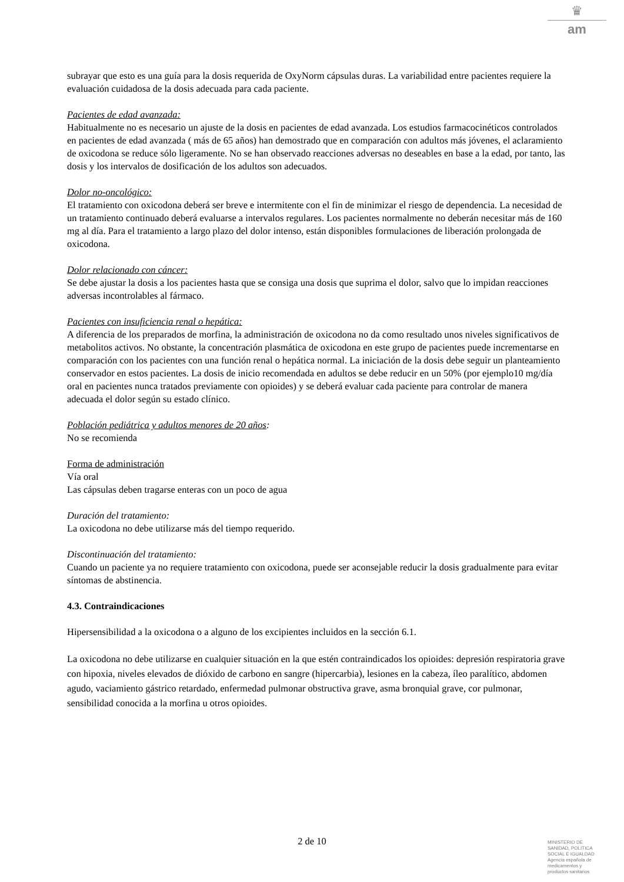♛
am
subrayar que esto es una guía para la dosis requerida de OxyNorm cápsulas duras. La variabilidad entre pacientes requiere la evaluación cuidadosa de la dosis adecuada para cada paciente.
Pacientes de edad avanzada:
Habitualmente no es necesario un ajuste de la dosis en pacientes de edad avanzada. Los estudios farmacocinéticos controlados en pacientes de edad avanzada ( más de 65 años) han demostrado que en comparación con adultos más jóvenes, el aclaramiento de oxicodona se reduce sólo ligeramente. No se han observado reacciones adversas no deseables en base a la edad, por tanto, las dosis y los intervalos de dosificación de los adultos son adecuados.
Dolor no-oncológico:
El tratamiento con oxicodona deberá ser breve e intermitente con el fin de minimizar el riesgo de dependencia. La necesidad de un tratamiento continuado deberá evaluarse a intervalos regulares. Los pacientes normalmente no deberán necesitar más de 160 mg al día. Para el tratamiento a largo plazo del dolor intenso, están disponibles formulaciones de liberación prolongada de oxicodona.
Dolor relacionado con cáncer:
Se debe ajustar la dosis a los pacientes hasta que se consiga una dosis que suprima el dolor, salvo que lo impidan reacciones adversas incontrolables al fármaco.
Pacientes con insuficiencia renal o hepática:
A diferencia de los preparados de morfina, la administración de oxicodona no da como resultado unos niveles significativos de metabolitos activos. No obstante, la concentración plasmática de oxicodona en este grupo de pacientes puede incrementarse en comparación con los pacientes con una función renal o hepática normal. La iniciación de la dosis debe seguir un planteamiento conservador en estos pacientes. La dosis de inicio recomendada en adultos se debe reducir en un 50% (por ejemplo10 mg/día oral en pacientes nunca tratados previamente con opioides) y se deberá evaluar cada paciente para controlar de manera adecuada el dolor según su estado clínico.
Población pediátrica y adultos menores de 20 años:
No se recomienda
Forma de administración
Vía oral
Las cápsulas deben tragarse enteras con un poco de agua
Duración del tratamiento:
La oxicodona no debe utilizarse más del tiempo requerido.
Discontinuación del tratamiento:
Cuando un paciente ya no requiere tratamiento con oxicodona, puede ser aconsejable reducir la dosis gradualmente para evitar síntomas de abstinencia.
4.3. Contraindicaciones
Hipersensibilidad a la oxicodona o a alguno de los excipientes incluidos en la sección 6.1.
La oxicodona no debe utilizarse en cualquier situación en la que estén contraindicados los opioides: depresión respiratoria grave con hipoxia, niveles elevados de dióxido de carbono en sangre (hipercarbia), lesiones en la cabeza, íleo paralítico, abdomen agudo, vaciamiento gástrico retardado, enfermedad pulmonar obstructiva grave, asma bronquial grave, cor pulmonar, sensibilidad conocida a la morfina u otros opioides.
2 de 10
MINISTERIO DE
SANIDAD, POLITICA
SOCIAL E IGUALDAD
Agencia española de
medicamentos y
productos sanitarios